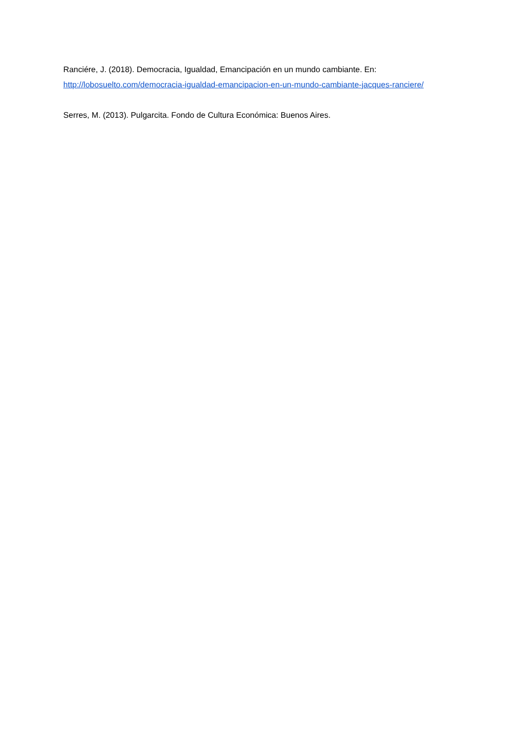Ranciére, J. (2018). Democracia, Igualdad, Emancipación en un mundo cambiante. En:
http://lobosuelto.com/democracia-igualdad-emancipacion-en-un-mundo-cambiante-jacques-ranciere/
Serres, M. (2013). Pulgarcita. Fondo de Cultura Económica: Buenos Aires.